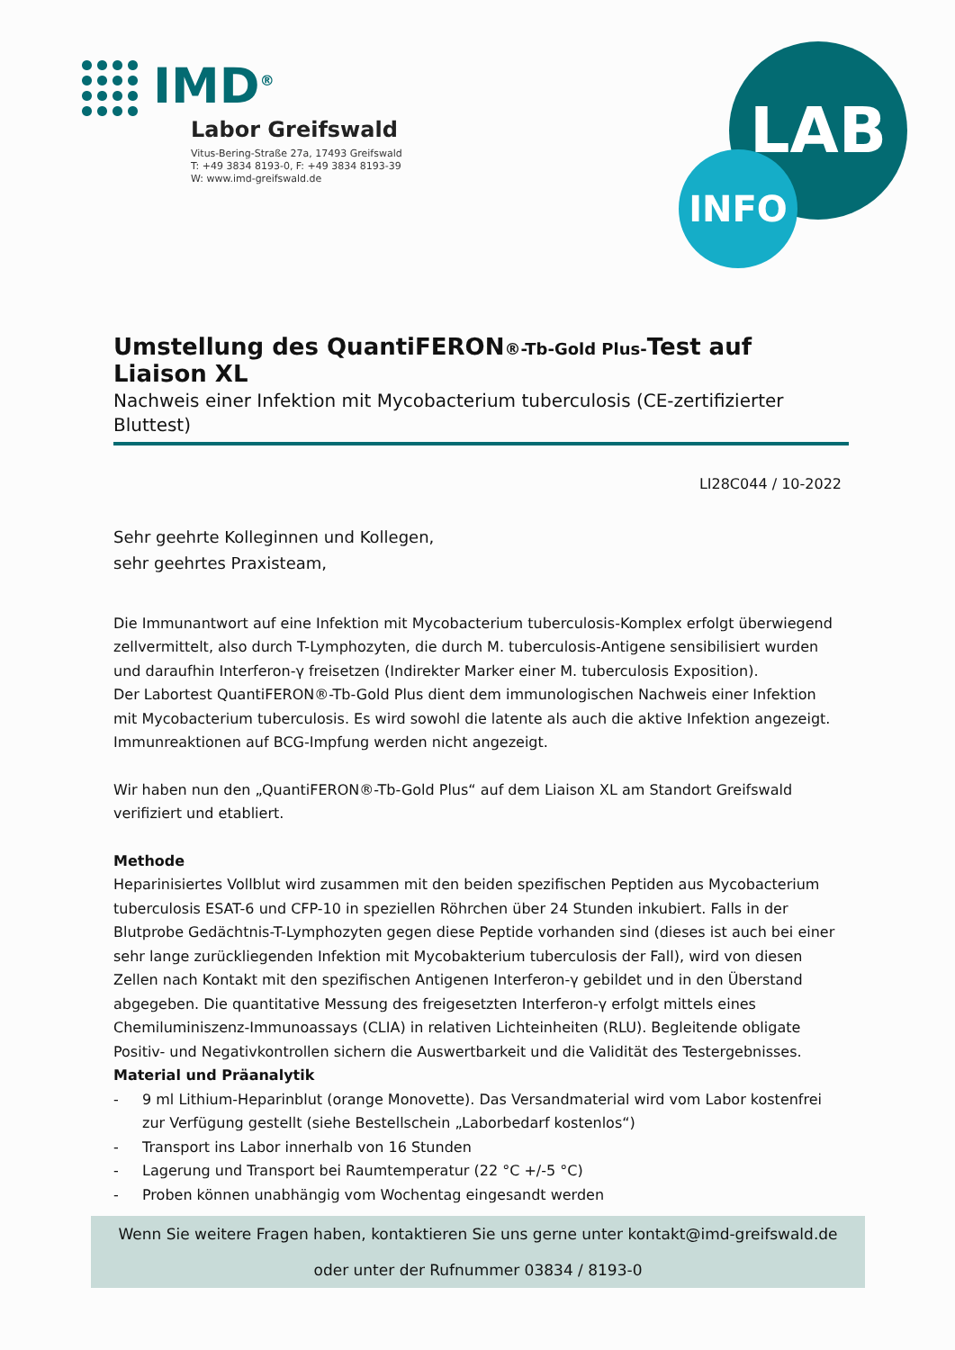IMD<sup>®</sup>
Labor Greifswald
Vitus-Bering-Straße 27a, 17493 Greifswald
T: +49 3834 8193-0, F: +49 3834 8193-39
W: www.imd-greifswald.de
LAB
INFO
Umstellung des QuantiFERON®-Tb-Gold Plus-Test auf Liaison XL
Nachweis einer Infektion mit Mycobacterium tuberculosis (CE-zertifizierter Bluttest)
LI28C044 / 10-2022
Sehr geehrte Kolleginnen und Kollegen,
sehr geehrtes Praxisteam,
Die Immunantwort auf eine Infektion mit Mycobacterium tuberculosis-Komplex erfolgt überwiegend zellvermittelt, also durch T-Lymphozyten, die durch M. tuberculosis-Antigene sensibilisiert wurden und daraufhin Interferon-γ freisetzen (Indirekter Marker einer M. tuberculosis Exposition).
Der Labortest QuantiFERON®-Tb-Gold Plus dient dem immunologischen Nachweis einer Infektion mit Mycobacterium tuberculosis. Es wird sowohl die latente als auch die aktive Infektion angezeigt. Immunreaktionen auf BCG-Impfung werden nicht angezeigt.
Wir haben nun den „QuantiFERON®-Tb-Gold Plus“ auf dem Liaison XL am Standort Greifswald verifiziert und etabliert.
Methode
Heparinisiertes Vollblut wird zusammen mit den beiden spezifischen Peptiden aus Mycobacterium tuberculosis ESAT-6 und CFP-10 in speziellen Röhrchen über 24 Stunden inkubiert. Falls in der Blutprobe Gedächtnis-T-Lymphozyten gegen diese Peptide vorhanden sind (dieses ist auch bei einer sehr lange zurückliegenden Infektion mit Mycobakterium tuberculosis der Fall), wird von diesen Zellen nach Kontakt mit den spezifischen Antigenen Interferon-γ gebildet und in den Überstand abgegeben. Die quantitative Messung des freigesetzten Interferon-γ erfolgt mittels eines Chemiluminiszenz-Immunoassays (CLIA) in relativen Lichteinheiten (RLU). Begleitende obligate Positiv- und Negativkontrollen sichern die Auswertbarkeit und die Validität des Testergebnisses.
Material und Präanalytik
- 9 ml Lithium-Heparinblut (orange Monovette). Das Versandmaterial wird vom Labor kostenfrei zur Verfügung gestellt (siehe Bestellschein „Laborbedarf kostenlos“)
- Transport ins Labor innerhalb von 16 Stunden
- Lagerung und Transport bei Raumtemperatur (22 °C +/-5 °C)
- Proben können unabhängig vom Wochentag eingesandt werden
Wenn Sie weitere Fragen haben, kontaktieren Sie uns gerne unter kontakt@imd-greifswald.de
oder unter der Rufnummer 03834 / 8193-0